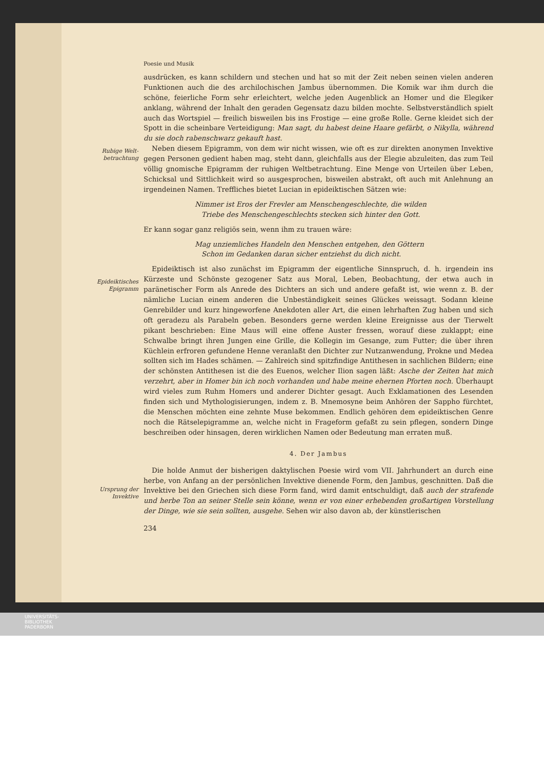Rubige Welt-
betrachtung
Epideiktisches
Epigramm
Ursprung der
Invektive
Poesie und Musik
ausdrücken, es kann schildern und stechen und hat so mit der Zeit neben seinen vielen anderen Funktionen auch die des archilochischen Jambus übernommen. Die Komik war ihm durch die schöne, feierliche Form sehr erleichtert, welche jeden Augenblick an Homer und die Elegiker anklang, während der Inhalt den geraden Gegensatz dazu bilden mochte. Selbstverständlich spielt auch das Wortspiel — freilich bisweilen bis ins Frostige — eine große Rolle. Gerne kleidet sich der Spott in die scheinbare Verteidigung: Man sagt, du habest deine Haare gefärbt, o Nikylla, während du sie doch rabenschwarz gekauft hast.
Neben diesem Epigramm, von dem wir nicht wissen, wie oft es zur direkten anonymen Invektive gegen Personen gedient haben mag, steht dann, gleichfalls aus der Elegie abzuleiten, das zum Teil völlig gnomische Epigramm der ruhigen Weltbetrachtung. Eine Menge von Urteilen über Leben, Schicksal und Sittlichkeit wird so ausgesprochen, bisweilen abstrakt, oft auch mit Anlehnung an irgendeinen Namen. Treffliches bietet Lucian in epideiktischen Sätzen wie:
Nimmer ist Eros der Frevler am Menschengeschlechte, die wilden
Triebe des Menschengeschlechts stecken sich hinter den Gott.
Er kann sogar ganz religiös sein, wenn ihm zu trauen wäre:
Mag unziemliches Handeln den Menschen entgehen, den Göttern
Schon im Gedanken daran sicher entziehst du dich nicht.
Epideiktisch ist also zunächst im Epigramm der eigentliche Sinnspruch, d. h. irgendein ins Kürzeste und Schönste gezogener Satz aus Moral, Leben, Beobachtung, der etwa auch in paränetischer Form als Anrede des Dichters an sich und andere gefaßt ist, wie wenn z. B. der nämliche Lucian einem anderen die Unbeständigkeit seines Glückes weissagt. Sodann kleine Genrebilder und kurz hingeworfene Anekdoten aller Art, die einen lehrhaften Zug haben und sich oft geradezu als Parabeln geben. Besonders gerne werden kleine Ereignisse aus der Tierwelt pikant beschrieben: Eine Maus will eine offene Auster fressen, worauf diese zuklappt; eine Schwalbe bringt ihren Jungen eine Grille, die Kollegin im Gesange, zum Futter; die über ihren Küchlein erfroren gefundene Henne veranlaßt den Dichter zur Nutzanwendung, Prokne und Medea sollten sich im Hades schämen. — Zahlreich sind spitzfindige Antithesen in sachlichen Bildern; eine der schönsten Antithesen ist die des Euenos, welcher Ilion sagen läßt: Asche der Zeiten hat mich verzehrt, aber in Homer bin ich noch vorhanden und habe meine ehernen Pforten noch. Überhaupt wird vieles zum Ruhm Homers und anderer Dichter gesagt. Auch Exklamationen des Lesenden finden sich und Mythologisierungen, indem z. B. Mnemosyne beim Anhören der Sappho fürchtet, die Menschen möchten eine zehnte Muse bekommen. Endlich gehören dem epideiktischen Genre noch die Rätselepigramme an, welche nicht in Frageform gefaßt zu sein pflegen, sondern Dinge beschreiben oder hinsagen, deren wirklichen Namen oder Bedeutung man erraten muß.
4. Der Jambus
Die holde Anmut der bisherigen daktylischen Poesie wird vom VII. Jahrhundert an durch eine herbe, von Anfang an der persönlichen Invektive dienende Form, den Jambus, geschnitten. Daß die Invektive bei den Griechen sich diese Form fand, wird damit entschuldigt, daß auch der strafende und herbe Ton an seiner Stelle sein könne, wenn er von einer erhebenden großartigen Vorstellung der Dinge, wie sie sein sollten, ausgehe. Sehen wir also davon ab, der künstlerischen
234
UNIVERSITÄTS-
BIBLIOTHEK
PADERBORN